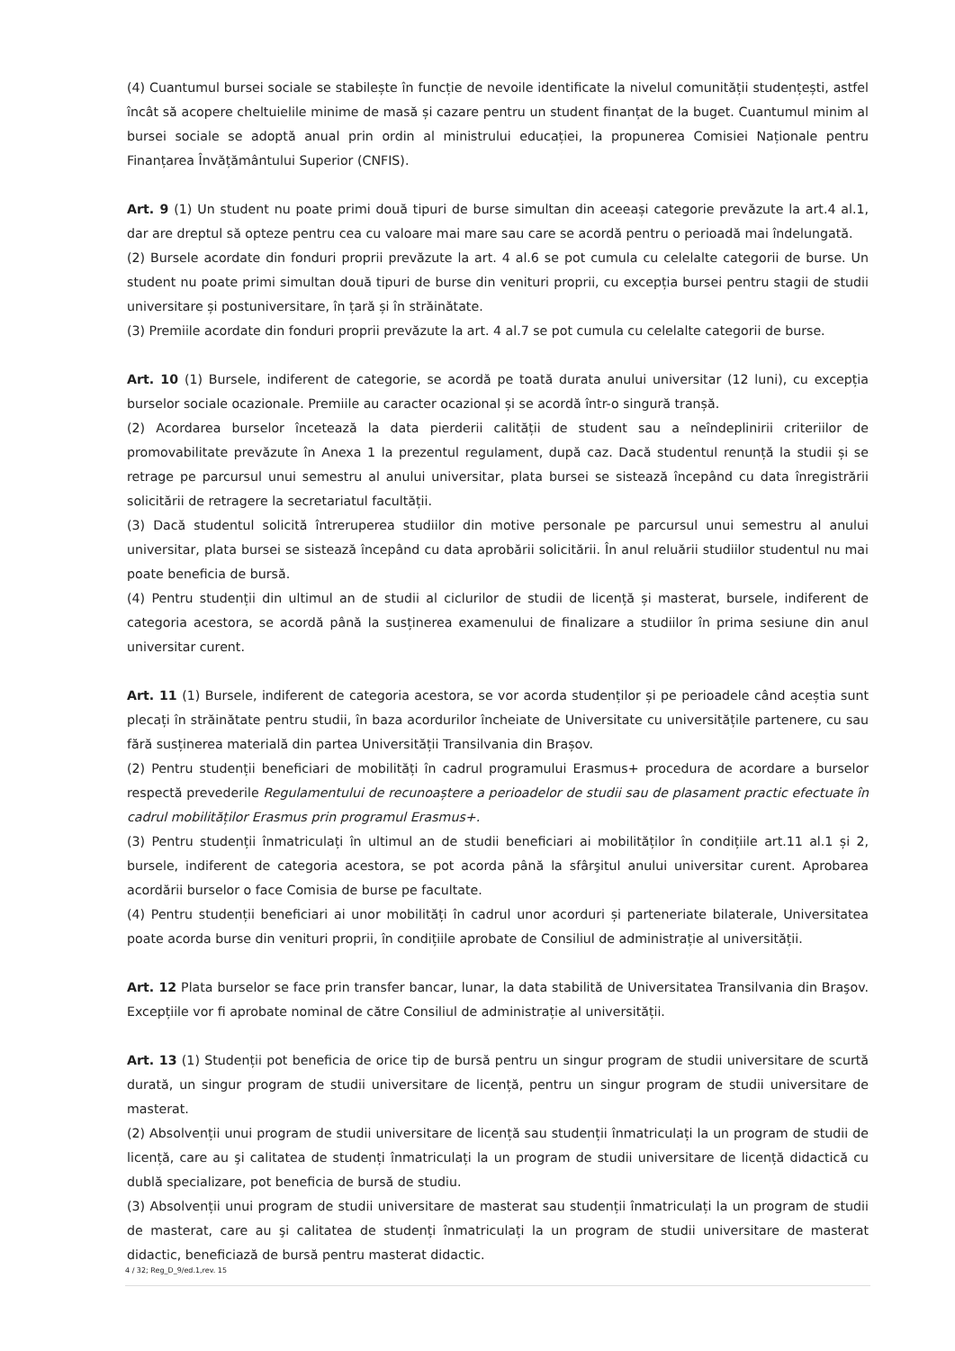(4) Cuantumul bursei sociale se stabilește în funcție de nevoile identificate la nivelul comunității studențești, astfel încât să acopere cheltuielile minime de masă și cazare pentru un student finanțat de la buget. Cuantumul minim al bursei sociale se adoptă anual prin ordin al ministrului educației, la propunerea Comisiei Naționale pentru Finanțarea Învățământului Superior (CNFIS).
Art. 9 (1) Un student nu poate primi două tipuri de burse simultan din aceeași categorie prevăzute la art.4 al.1, dar are dreptul să opteze pentru cea cu valoare mai mare sau care se acordă pentru o perioadă mai îndelungată.
(2) Bursele acordate din fonduri proprii prevăzute la art. 4 al.6 se pot cumula cu celelalte categorii de burse. Un student nu poate primi simultan două tipuri de burse din venituri proprii, cu excepția bursei pentru stagii de studii universitare și postuniversitare, în țară și în străinătate.
(3) Premiile acordate din fonduri proprii prevăzute la art. 4 al.7 se pot cumula cu celelalte categorii de burse.
Art. 10 (1) Bursele, indiferent de categorie, se acordă pe toată durata anului universitar (12 luni), cu excepția burselor sociale ocazionale. Premiile au caracter ocazional și se acordă într-o singură tranșă.
(2) Acordarea burselor încetează la data pierderii calității de student sau a neîndeplinirii criteriilor de promovabilitate prevăzute în Anexa 1 la prezentul regulament, după caz. Dacă studentul renunță la studii și se retrage pe parcursul unui semestru al anului universitar, plata bursei se sistează începând cu data înregistrării solicitării de retragere la secretariatul facultății.
(3) Dacă studentul solicită întreruperea studiilor din motive personale pe parcursul unui semestru al anului universitar, plata bursei se sistează începând cu data aprobării solicitării. În anul reluării studiilor studentul nu mai poate beneficia de bursă.
(4) Pentru studenții din ultimul an de studii al ciclurilor de studii de licență și masterat, bursele, indiferent de categoria acestora, se acordă până la susținerea examenului de finalizare a studiilor în prima sesiune din anul universitar curent.
Art. 11 (1) Bursele, indiferent de categoria acestora, se vor acorda studenților și pe perioadele când aceștia sunt plecați în străinătate pentru studii, în baza acordurilor încheiate de Universitate cu universitățile partenere, cu sau fără susținerea materială din partea Universității Transilvania din Brașov.
(2) Pentru studenții beneficiari de mobilități în cadrul programului Erasmus+ procedura de acordare a burselor respectă prevederile Regulamentului de recunoaștere a perioadelor de studii sau de plasament practic efectuate în cadrul mobilităților Erasmus prin programul Erasmus+.
(3) Pentru studenții înmatriculați în ultimul an de studii beneficiari ai mobilităților în condițiile art.11 al.1 și 2, bursele, indiferent de categoria acestora, se pot acorda până la sfârşitul anului universitar curent. Aprobarea acordării burselor o face Comisia de burse pe facultate.
(4) Pentru studenții beneficiari ai unor mobilități în cadrul unor acorduri și parteneriate bilaterale, Universitatea poate acorda burse din venituri proprii, în condițiile aprobate de Consiliul de administrație al universității.
Art. 12 Plata burselor se face prin transfer bancar, lunar, la data stabilită de Universitatea Transilvania din Braşov. Excepțiile vor fi aprobate nominal de către Consiliul de administrație al universității.
Art. 13 (1) Studenții pot beneficia de orice tip de bursă pentru un singur program de studii universitare de scurtă durată, un singur program de studii universitare de licență, pentru un singur program de studii universitare de masterat.
(2) Absolvenții unui program de studii universitare de licență sau studenții înmatriculați la un program de studii de licență, care au şi calitatea de studenți înmatriculați la un program de studii universitare de licență didactică cu dublă specializare, pot beneficia de bursă de studiu.
(3) Absolvenții unui program de studii universitare de masterat sau studenții înmatriculați la un program de studii de masterat, care au şi calitatea de studenți înmatriculați la un program de studii universitare de masterat didactic, beneficiază de bursă pentru masterat didactic.
4 / 32; Reg_D_9/ed.1,rev. 15